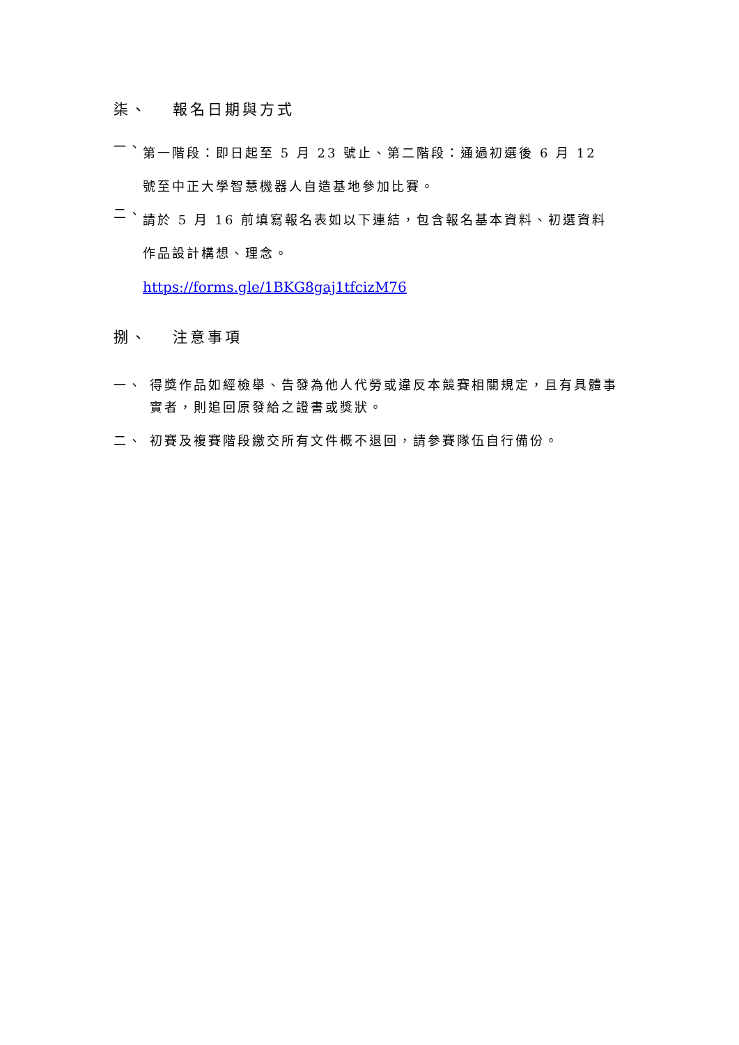柒、 報名日期與方式
一、
第一階段：即日起至 5 月 23 號止、第二階段：通過初選後 6 月 12
號至中正大學智慧機器人自造基地參加比賽。
二、
請於 5 月 16 前填寫報名表如以下連結，包含報名基本資料、初選資料
作品設計構想、理念。
https://forms.gle/1BKG8gaj1tfcizM76
捌、 注意事項
一、 得獎作品如經檢舉、告發為他人代勞或違反本競賽相關規定，且有具體事實者，則追回原發給之證書或獎狀。
二、 初賽及複賽階段繳交所有文件概不退回，請參賽隊伍自行備份。